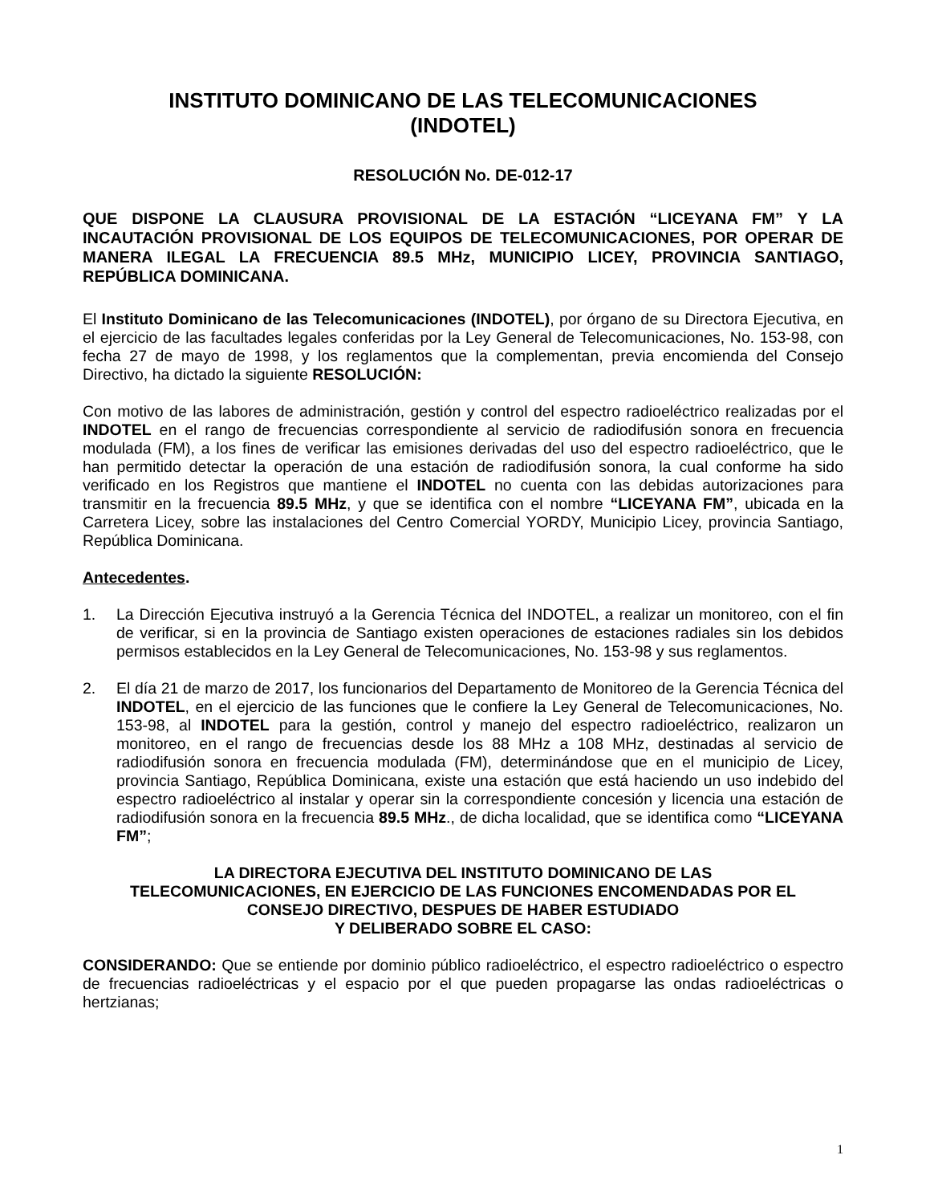INSTITUTO DOMINICANO DE LAS TELECOMUNICACIONES
(INDOTEL)
RESOLUCIÓN No. DE-012-17
QUE DISPONE LA CLAUSURA PROVISIONAL DE LA ESTACIÓN “LICEYANA FM” Y LA INCAUTACIÓN PROVISIONAL DE LOS EQUIPOS DE TELECOMUNICACIONES, POR OPERAR DE MANERA ILEGAL LA FRECUENCIA 89.5 MHz, MUNICIPIO LICEY, PROVINCIA SANTIAGO, REPÚBLICA DOMINICANA.
El Instituto Dominicano de las Telecomunicaciones (INDOTEL), por órgano de su Directora Ejecutiva, en el ejercicio de las facultades legales conferidas por la Ley General de Telecomunicaciones, No. 153-98, con fecha 27 de mayo de 1998, y los reglamentos que la complementan, previa encomienda del Consejo Directivo, ha dictado la siguiente RESOLUCIÓN:
Con motivo de las labores de administración, gestión y control del espectro radioeléctrico realizadas por el INDOTEL en el rango de frecuencias correspondiente al servicio de radiodifusión sonora en frecuencia modulada (FM), a los fines de verificar las emisiones derivadas del uso del espectro radioeléctrico, que le han permitido detectar la operación de una estación de radiodifusión sonora, la cual conforme ha sido verificado en los Registros que mantiene el INDOTEL no cuenta con las debidas autorizaciones para transmitir en la frecuencia 89.5 MHz, y que se identifica con el nombre “LICEYANA FM”, ubicada en la Carretera Licey, sobre las instalaciones del Centro Comercial YORDY, Municipio Licey, provincia Santiago, República Dominicana.
Antecedentes.
1. La Dirección Ejecutiva instruyó a la Gerencia Técnica del INDOTEL, a realizar un monitoreo, con el fin de verificar, si en la provincia de Santiago existen operaciones de estaciones radiales sin los debidos permisos establecidos en la Ley General de Telecomunicaciones, No. 153-98 y sus reglamentos.
2. El día 21 de marzo de 2017, los funcionarios del Departamento de Monitoreo de la Gerencia Técnica del INDOTEL, en el ejercicio de las funciones que le confiere la Ley General de Telecomunicaciones, No. 153-98, al INDOTEL para la gestión, control y manejo del espectro radioeléctrico, realizaron un monitoreo, en el rango de frecuencias desde los 88 MHz a 108 MHz, destinadas al servicio de radiodifusión sonora en frecuencia modulada (FM), determinándose que en el municipio de Licey, provincia Santiago, República Dominicana, existe una estación que está haciendo un uso indebido del espectro radioeléctrico al instalar y operar sin la correspondiente concesión y licencia una estación de radiodifusión sonora en la frecuencia 89.5 MHz., de dicha localidad, que se identifica como “LICEYANA FM”;
LA DIRECTORA EJECUTIVA DEL INSTITUTO DOMINICANO DE LAS
TELECOMUNICACIONES, EN EJERCICIO DE LAS FUNCIONES ENCOMENDADAS POR EL
CONSEJO DIRECTIVO, DESPUES DE HABER ESTUDIADO
Y DELIBERADO SOBRE EL CASO:
CONSIDERANDO: Que se entiende por dominio público radioeléctrico, el espectro radioeléctrico o espectro de frecuencias radioeléctricas y el espacio por el que pueden propagarse las ondas radioeléctricas o hertzianas;
1